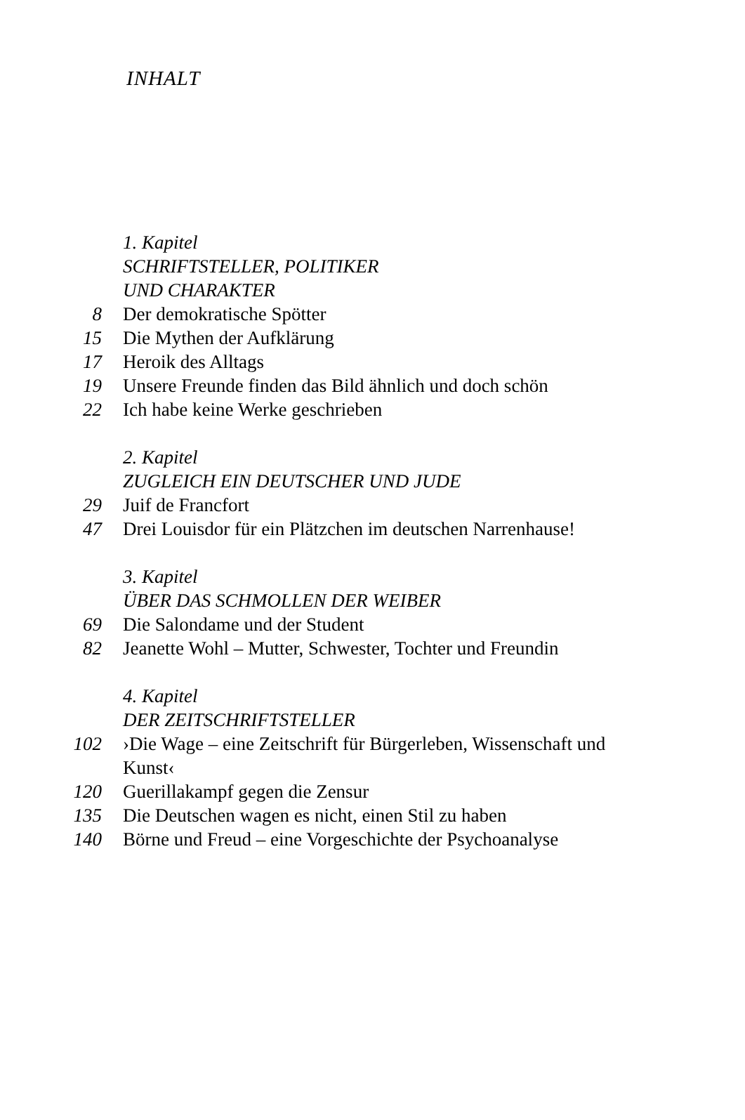INHALT
1. Kapitel
SCHRIFTSTELLER, POLITIKER
UND CHARAKTER
8 Der demokratische Spötter
15 Die Mythen der Aufklärung
17 Heroik des Alltags
19 Unsere Freunde finden das Bild ähnlich und doch schön
22 Ich habe keine Werke geschrieben
2. Kapitel
ZUGLEICH EIN DEUTSCHER UND JUDE
29 Juif de Francfort
47 Drei Louisdor für ein Plätzchen im deutschen Narrenhause!
3. Kapitel
ÜBER DAS SCHMOLLEN DER WEIBER
69 Die Salondame und der Student
82 Jeanette Wohl – Mutter, Schwester, Tochter und Freundin
4. Kapitel
DER ZEITSCHRIFTSTELLER
102 ›Die Wage – eine Zeitschrift für Bürgerleben, Wissenschaft und Kunst‹
120 Guerillakampf gegen die Zensur
135 Die Deutschen wagen es nicht, einen Stil zu haben
140 Börne und Freud – eine Vorgeschichte der Psychoanalyse